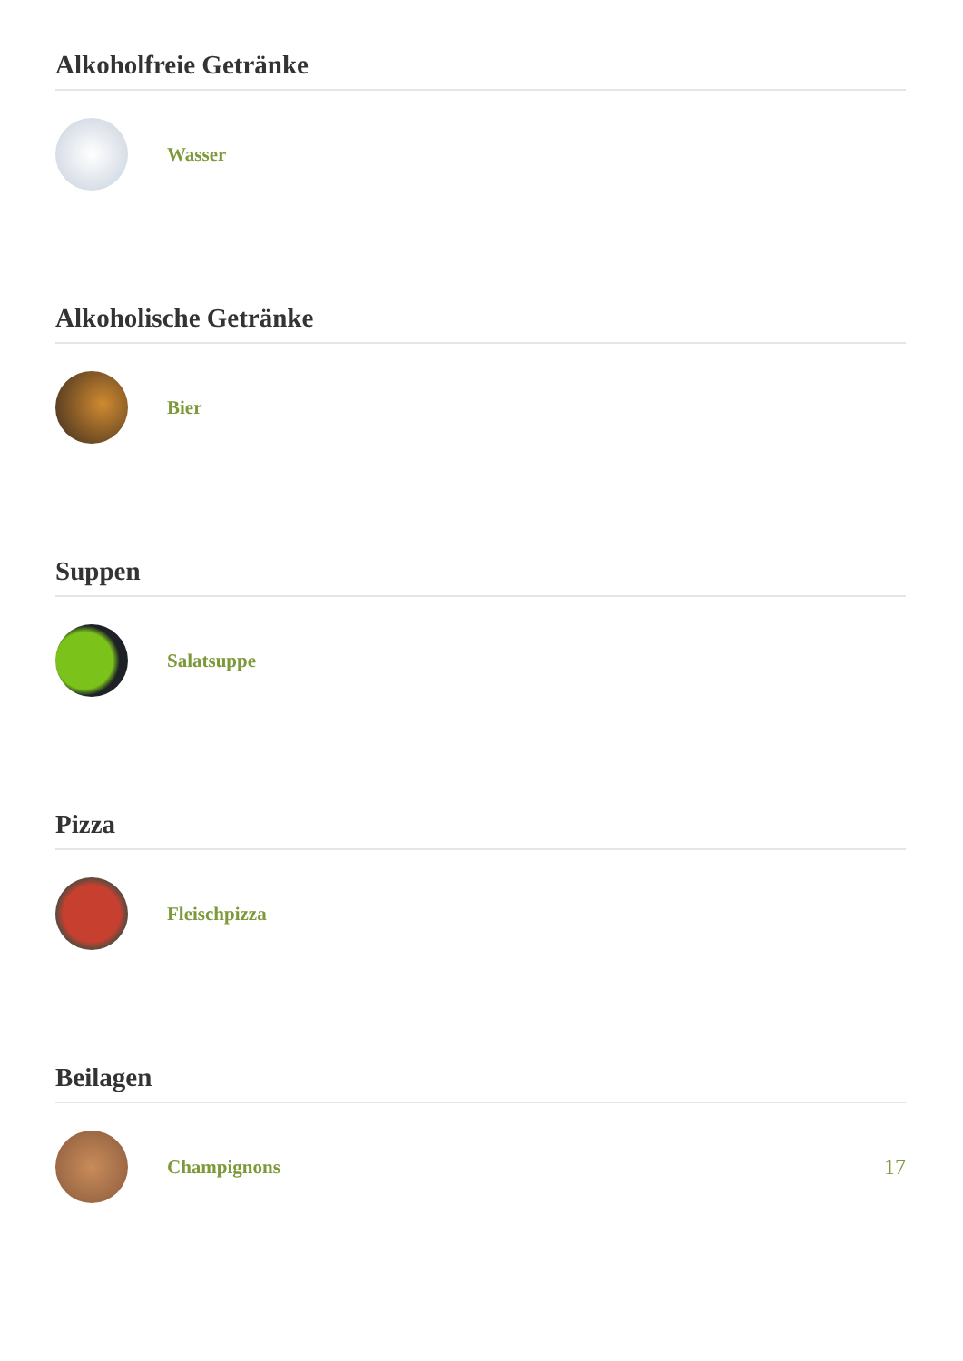Alkoholfreie Getränke
Wasser
Alkoholische Getränke
Bier
Suppen
Salatsuppe
Pizza
Fleischpizza
Beilagen
Champignons 17